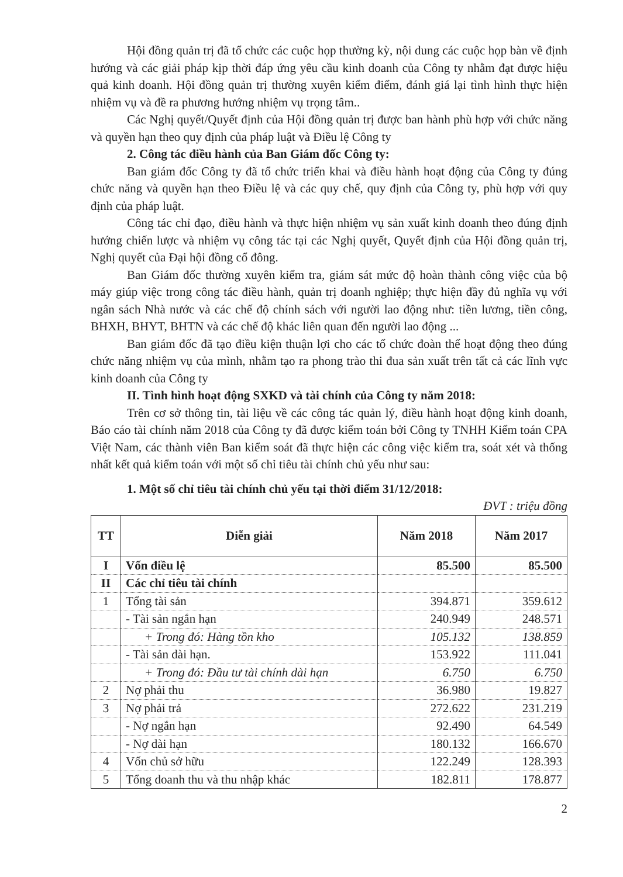Hội đồng quản trị đã tổ chức các cuộc họp thường kỳ, nội dung các cuộc họp bàn về định hướng và các giải pháp kịp thời đáp ứng yêu cầu kinh doanh của Công ty nhằm đạt được hiệu quả kinh doanh. Hội đồng quản trị thường xuyên kiểm điểm, đánh giá lại tình hình thực hiện nhiệm vụ và đề ra phương hướng nhiệm vụ trọng tâm..
Các Nghị quyết/Quyết định của Hội đồng quản trị được ban hành phù hợp với chức năng và quyền hạn theo quy định của pháp luật và Điều lệ Công ty
2. Công tác điều hành của Ban Giám đốc Công ty:
Ban giám đốc Công ty đã tổ chức triển khai và điều hành hoạt động của Công ty đúng chức năng và quyền hạn theo Điều lệ và các quy chế, quy định của Công ty, phù hợp với quy định của pháp luật.
Công tác chỉ đạo, điều hành và thực hiện nhiệm vụ sản xuất kinh doanh theo đúng định hướng chiến lược và nhiệm vụ công tác tại các Nghị quyết, Quyết định của Hội đồng quản trị, Nghị quyết của Đại hội đồng cổ đông.
Ban Giám đốc thường xuyên kiểm tra, giám sát mức độ hoàn thành công việc của bộ máy giúp việc trong công tác điều hành, quản trị doanh nghiệp; thực hiện đầy đủ nghĩa vụ với ngân sách Nhà nước và các chế độ chính sách với người lao động như: tiền lương, tiền công, BHXH, BHYT, BHTN và các chế độ khác liên quan đến người lao động ...
Ban giám đốc đã tạo điều kiện thuận lợi cho các tổ chức đoàn thể hoạt động theo đúng chức năng nhiệm vụ của mình, nhằm tạo ra phong trào thi đua sản xuất trên tất cả các lĩnh vực kinh doanh của Công ty
II. Tình hình hoạt động SXKD và tài chính của Công ty năm 2018:
Trên cơ sở thông tin, tài liệu về các công tác quản lý, điều hành hoạt động kinh doanh, Báo cáo tài chính năm 2018 của Công ty đã được kiểm toán bởi Công ty TNHH Kiểm toán CPA Việt Nam, các thành viên Ban kiểm soát đã thực hiện các công việc kiểm tra, soát xét và thống nhất kết quả kiểm toán với một số chỉ tiêu tài chính chủ yếu như sau:
1. Một số chỉ tiêu tài chính chủ yếu tại thời điểm 31/12/2018:
ĐVT : triệu đồng
| TT | Diễn giải | Năm 2018 | Năm 2017 |
| --- | --- | --- | --- |
| I | Vốn điều lệ | 85.500 | 85.500 |
| II | Các chỉ tiêu tài chính | | |
| 1 | Tổng tài sản | 394.871 | 359.612 |
| | - Tài sản ngắn hạn | 240.949 | 248.571 |
| | + Trong đó: Hàng tồn kho | 105.132 | 138.859 |
| | - Tài sản dài hạn. | 153.922 | 111.041 |
| | + Trong đó: Đầu tư tài chính dài hạn | 6.750 | 6.750 |
| 2 | Nợ phải thu | 36.980 | 19.827 |
| 3 | Nợ phải trả | 272.622 | 231.219 |
| | - Nợ ngắn hạn | 92.490 | 64.549 |
| | - Nợ dài hạn | 180.132 | 166.670 |
| 4 | Vốn chủ sở hữu | 122.249 | 128.393 |
| 5 | Tổng doanh thu và thu nhập khác | 182.811 | 178.877 |
2